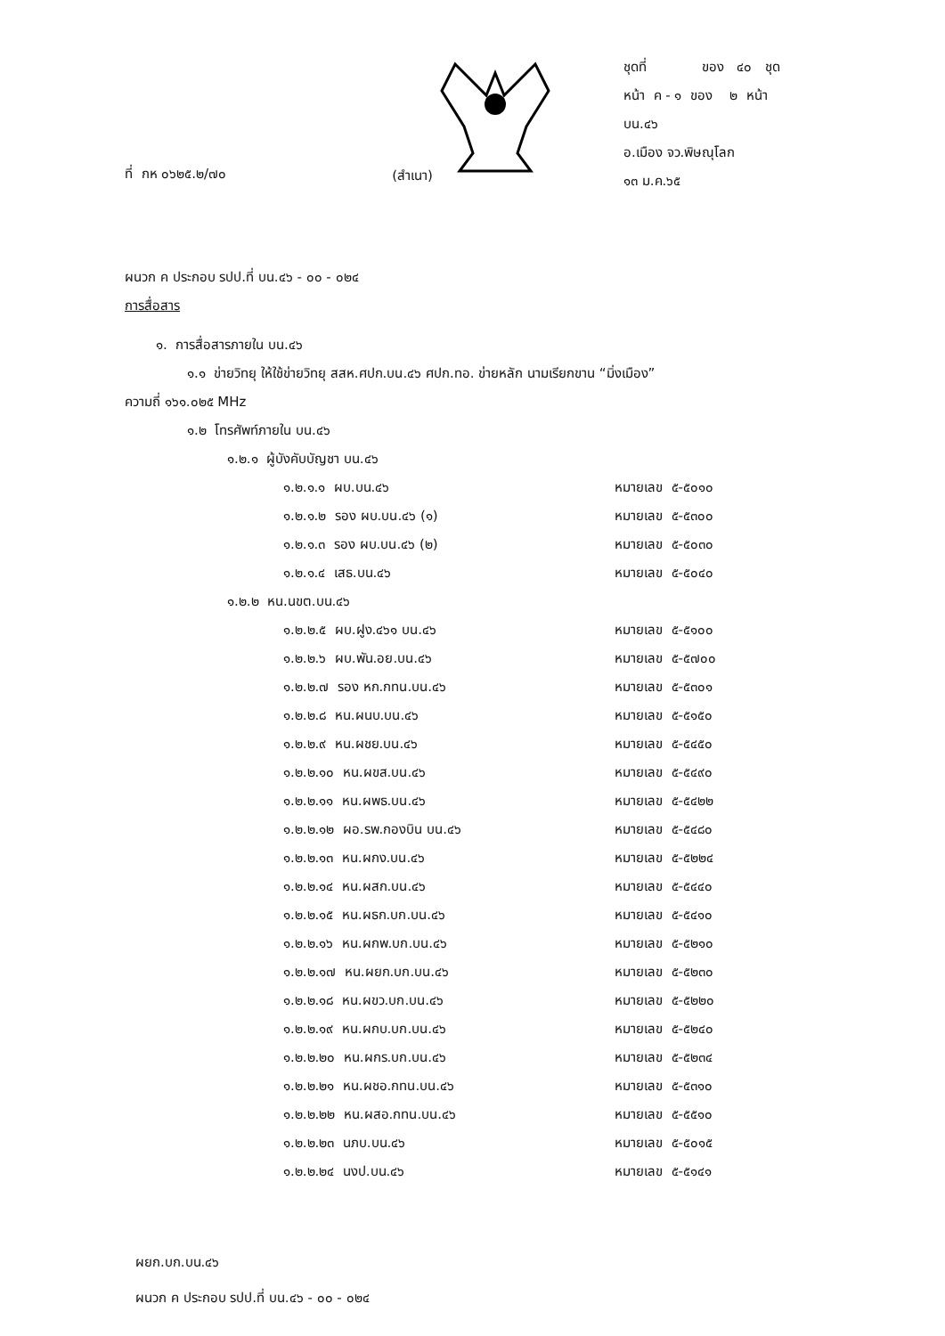(สำเนา)
ที่ กห ๐๖๒๕.๒/๗๐
ชุดที่ ของ ๔๐ ชุด
หน้า ค - ๑ ของ ๒ หน้า
บน.๔๖
อ.เมือง จว.พิษณุโลก
๑๓ ม.ค.๖๕
ผนวก ค ประกอบ รปป.ที่ บน.๔๖ - ๐๐ - ๐๒๔
การสื่อสาร
๑. การสื่อสารภายใน บน.๔๖
๑.๑ ข่ายวิทยุ ให้ใช้ข่ายวิทยุ สสห.ศปก.บน.๔๖ ศปก.ทอ. ข่ายหลัก นามเรียกขาน “มิ่งเมือง”
ความถี่ ๑๖๑.๐๒๕ MHz
๑.๒ โทรศัพท์ภายใน บน.๔๖
๑.๒.๑ ผู้บังคับบัญชา บน.๔๖
๑.๒.๑.๑ ผบ.บน.๔๖ หมายเลข ๕-๕๐๑๐
๑.๒.๑.๒ รอง ผบ.บน.๔๖ (๑) หมายเลข ๕-๕๓๐๐
๑.๒.๑.๓ รอง ผบ.บน.๔๖ (๒) หมายเลข ๕-๕๐๓๐
๑.๒.๑.๔ เสธ.บน.๔๖ หมายเลข ๕-๕๐๔๐
๑.๒.๒ หน.นขต.บน.๔๖
๑.๒.๒.๕ ผบ.ฝูง.๔๖๑ บน.๔๖ หมายเลข ๕-๕๑๐๐
๑.๒.๒.๖ ผบ.พัน.อย.บน.๔๖ หมายเลข ๕-๕๗๐๐
๑.๒.๒.๗ รอง หก.กทน.บน.๔๖ หมายเลข ๕-๕๓๐๑
๑.๒.๒.๘ หน.ผนบ.บน.๔๖ หมายเลข ๕-๕๑๕๐
๑.๒.๒.๙ หน.ผชย.บน.๔๖ หมายเลข ๕-๕๔๕๐
๑.๒.๒.๑๐ หน.ผขส.บน.๔๖ หมายเลข ๕-๕๔๙๐
๑.๒.๒.๑๑ หน.ผพธ.บน.๔๖ หมายเลข ๕-๕๔๒๒
๑.๒.๒.๑๒ ผอ.รพ.กองบิน บน.๔๖ หมายเลข ๕-๕๔๘๐
๑.๒.๒.๑๓ หน.ผกง.บน.๔๖ หมายเลข ๕-๕๒๒๔
๑.๒.๒.๑๔ หน.ผสก.บน.๔๖ หมายเลข ๕-๕๔๔๐
๑.๒.๒.๑๕ หน.ผธก.บก.บน.๔๖ หมายเลข ๕-๕๔๑๐
๑.๒.๒.๑๖ หน.ผกพ.บก.บน.๔๖ หมายเลข ๕-๕๒๑๐
๑.๒.๒.๑๗ หน.ผยก.บก.บน.๔๖ หมายเลข ๕-๕๒๓๐
๑.๒.๒.๑๘ หน.ผขว.บก.บน.๔๖ หมายเลข ๕-๕๒๒๐
๑.๒.๒.๑๙ หน.ผกบ.บก.บน.๔๖ หมายเลข ๕-๕๒๔๐
๑.๒.๒.๒๐ หน.ผกร.บก.บน.๔๖ หมายเลข ๕-๕๒๓๔
๑.๒.๒.๒๑ หน.ผชอ.กทน.บน.๔๖ หมายเลข ๕-๕๓๑๐
๑.๒.๒.๒๒ หน.ผสอ.กทน.บน.๔๖ หมายเลข ๕-๕๕๑๐
๑.๒.๒.๒๓ นภบ.บน.๔๖ หมายเลข ๕-๕๐๑๕
๑.๒.๒.๒๔ นงป.บน.๔๖ หมายเลข ๕-๕๑๔๑
ผยก.บก.บน.๔๖
ผนวก ค ประกอบ รปป.ที่ บน.๔๖ - ๐๐ - ๐๒๔